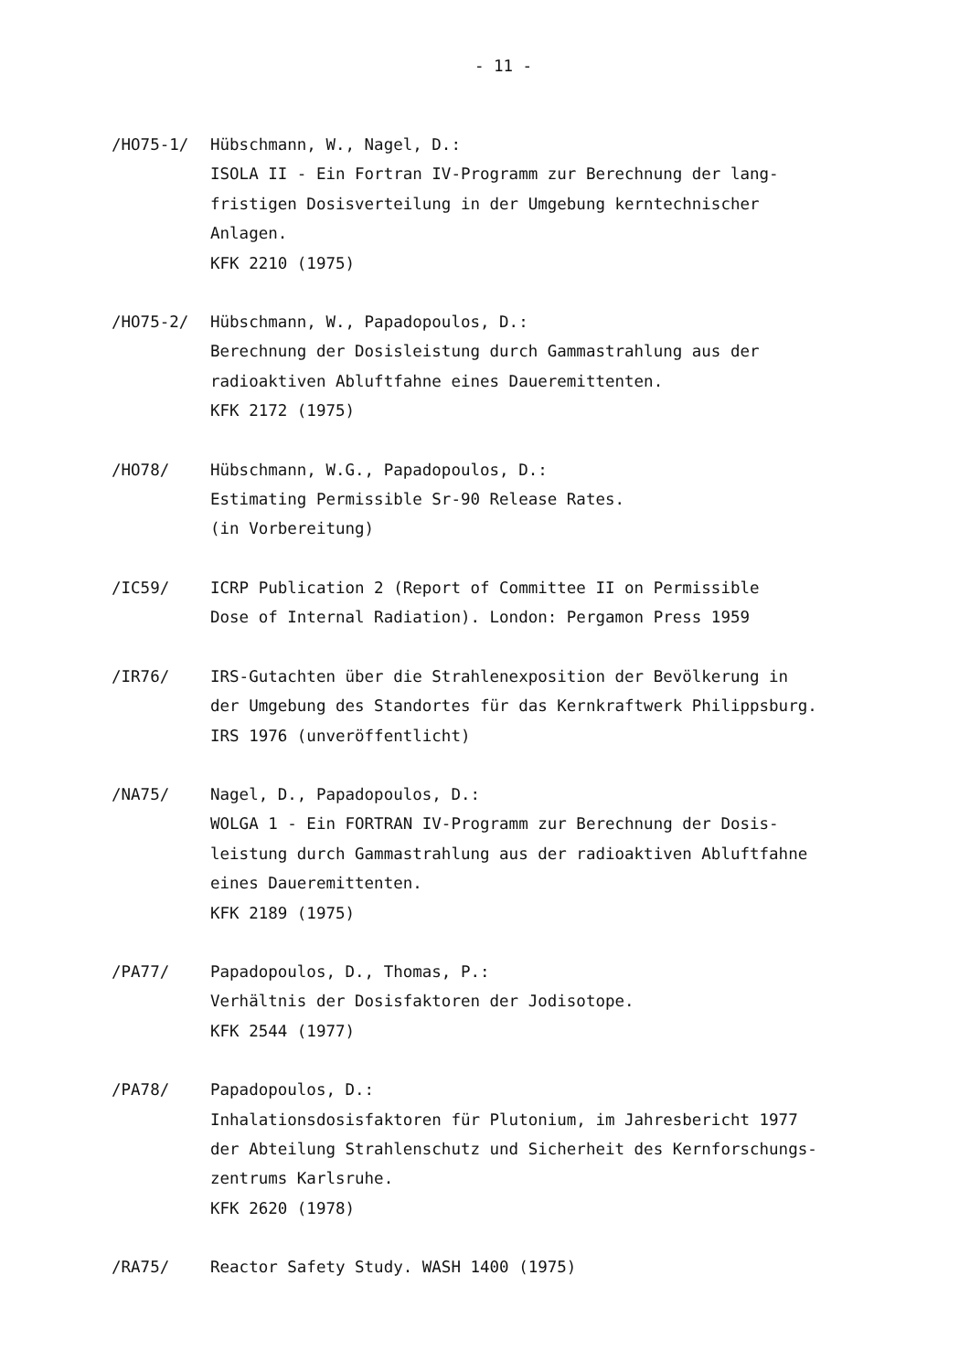- 11 -
/HO75-1/ Hübschmann, W., Nagel, D.:
ISOLA II - Ein Fortran IV-Programm zur Berechnung der lang-
fristigen Dosisverteilung in der Umgebung kerntechnischer
Anlagen.
KFK 2210 (1975)
/HO75-2/ Hübschmann, W., Papadopoulos, D.:
Berechnung der Dosisleistung durch Gammastrahlung aus der
radioaktiven Abluftfahne eines Daueremittenten.
KFK 2172 (1975)
/HO78/ Hübschmann, W.G., Papadopoulos, D.:
Estimating Permissible Sr-90 Release Rates.
(in Vorbereitung)
/IC59/ ICRP Publication 2 (Report of Committee II on Permissible
Dose of Internal Radiation). London: Pergamon Press 1959
/IR76/ IRS-Gutachten über die Strahlenexposition der Bevölkerung in
der Umgebung des Standortes für das Kernkraftwerk Philippsburg.
IRS 1976 (unveröffentlicht)
/NA75/ Nagel, D., Papadopoulos, D.:
WOLGA 1 - Ein FORTRAN IV-Programm zur Berechnung der Dosis-
leistung durch Gammastrahlung aus der radioaktiven Abluftfahne
eines Daueremittenten.
KFK 2189 (1975)
/PA77/ Papadopoulos, D., Thomas, P.:
Verhältnis der Dosisfaktoren der Jodisotope.
KFK 2544 (1977)
/PA78/ Papadopoulos, D.:
Inhalationsdosisfaktoren für Plutonium, im Jahresbericht 1977
der Abteilung Strahlenschutz und Sicherheit des Kernforschungs-
zentrums Karlsruhe.
KFK 2620 (1978)
/RA75/ Reactor Safety Study. WASH 1400 (1975)